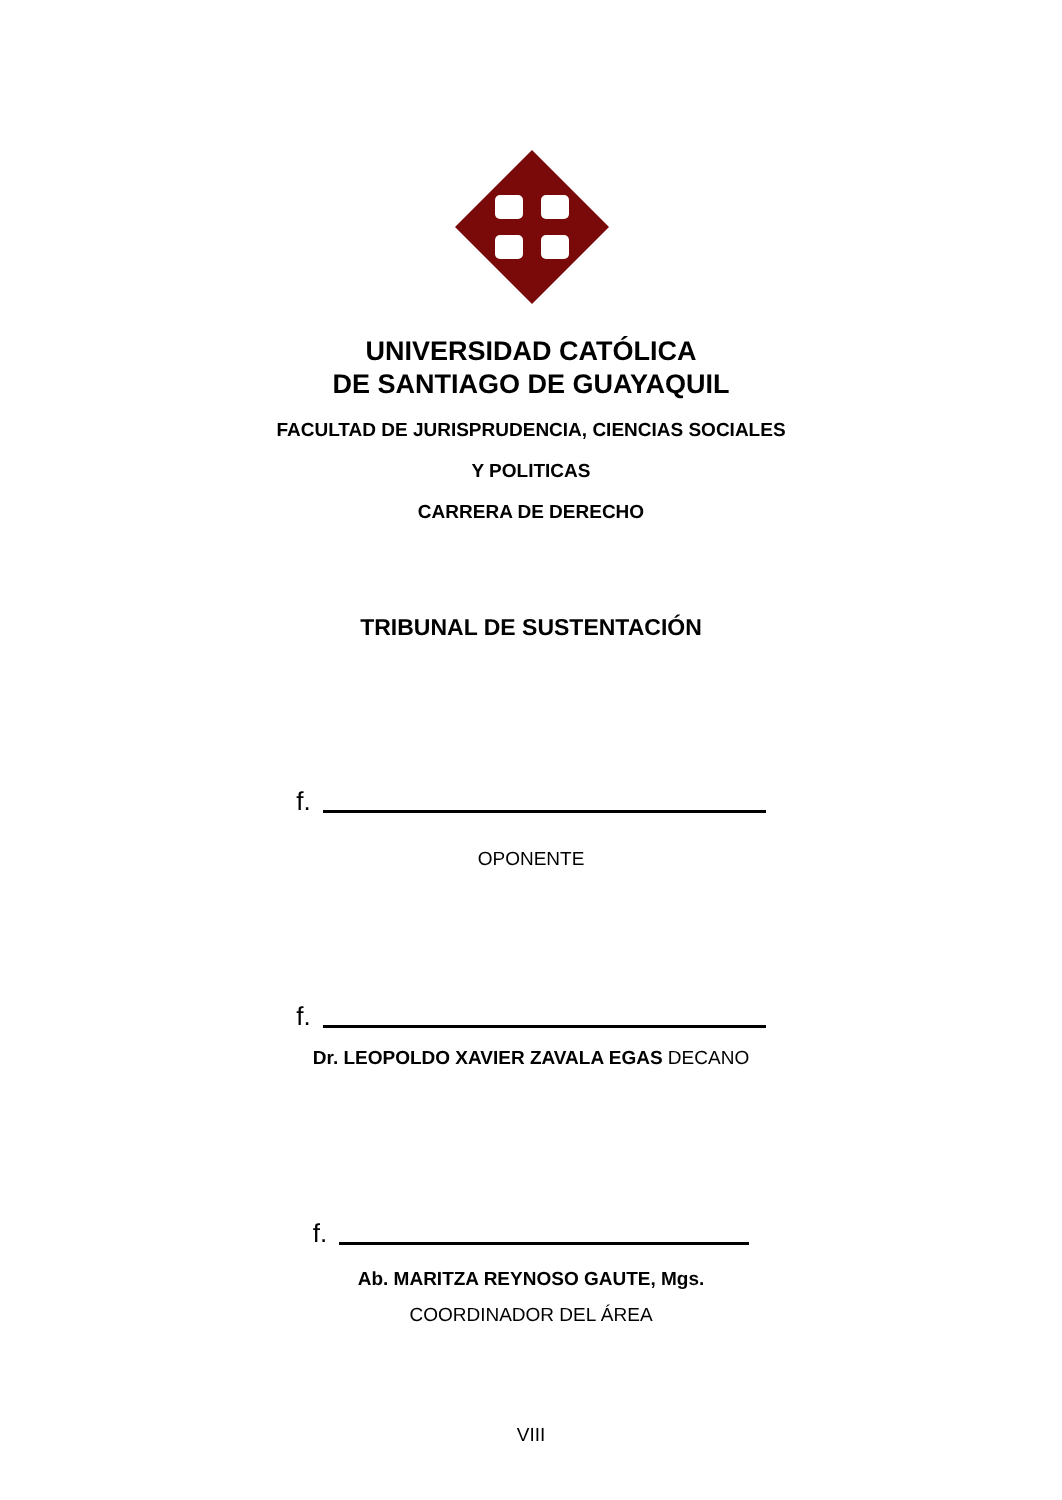UNIVERSIDAD CATÓLICA
DE SANTIAGO DE GUAYAQUIL
FACULTAD DE JURISPRUDENCIA, CIENCIAS SOCIALES
Y POLITICAS
CARRERA DE DERECHO
TRIBUNAL DE SUSTENTACIÓN
f.
OPONENTE
f.
Dr. LEOPOLDO XAVIER ZAVALA EGAS DECANO
f.
Ab. MARITZA REYNOSO GAUTE, Mgs.
COORDINADOR DEL ÁREA
VIII